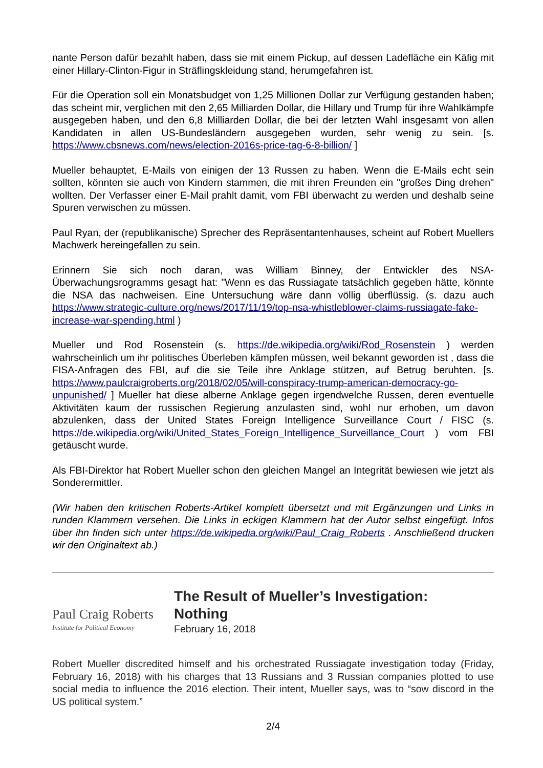nante Person dafür bezahlt haben, dass sie mit einem Pickup, auf dessen Ladefläche ein Käfig mit einer Hillary-Clinton-Figur in Sträflingskleidung stand, herumgefahren ist.
Für die Operation soll ein Monatsbudget von 1,25 Millionen Dollar zur Verfügung gestanden haben; das scheint mir, verglichen mit den 2,65 Milliarden Dollar, die Hillary und Trump für ihre Wahlkämpfe ausgegeben haben, und den 6,8 Milliarden Dollar, die bei der letzten Wahl insgesamt von allen Kandidaten in allen US-Bundesländern ausgegeben wurden, sehr wenig zu sein. [s. https://www.cbsnews.com/news/election-2016s-price-tag-6-8-billion/ ]
Mueller behauptet, E-Mails von einigen der 13 Russen zu haben. Wenn die E-Mails echt sein sollten, könnten sie auch von Kindern stammen, die mit ihren Freunden ein "großes Ding drehen" wollten. Der Verfasser einer E-Mail prahlt damit, vom FBI überwacht zu werden und deshalb seine Spuren verwischen zu müssen.
Paul Ryan, der (republikanische) Sprecher des Repräsentantenhauses, scheint auf Robert Muellers Machwerk hereingefallen zu sein.
Erinnern Sie sich noch daran, was William Binney, der Entwickler des NSA-Überwachungsrogramms gesagt hat: "Wenn es das Russiagate tatsächlich gegeben hätte, könnte die NSA das nachweisen. Eine Untersuchung wäre dann völlig überflüssig. (s. dazu auch https://www.strategic-culture.org/news/2017/11/19/top-nsa-whistleblower-claims-russiagate-fake-increase-war-spending.html )
Mueller und Rod Rosenstein (s. https://de.wikipedia.org/wiki/Rod_Rosenstein ) werden wahrscheinlich um ihr politisches Überleben kämpfen müssen, weil bekannt geworden ist , dass die FISA-Anfragen des FBI, auf die sie Teile ihre Anklage stützen, auf Betrug beruhten. [s. https://www.paulcraigroberts.org/2018/02/05/will-conspiracy-trump-american-democracy-go-unpunished/ ] Mueller hat diese alberne Anklage gegen irgendwelche Russen, deren eventuelle Aktivitäten kaum der russischen Regierung anzulasten sind, wohl nur erhoben, um davon abzulenken, dass der United States Foreign Intelligence Surveillance Court / FISC (s. https://de.wikipedia.org/wiki/United_States_Foreign_Intelligence_Surveillance_Court ) vom FBI getäuscht wurde.
Als FBI-Direktor hat Robert Mueller schon den gleichen Mangel an Integrität bewiesen wie jetzt als Sonderermittler.
(Wir haben den kritischen Roberts-Artikel komplett übersetzt und mit Ergänzungen und Links in runden Klammern versehen. Die Links in eckigen Klammern hat der Autor selbst eingefügt. Infos über ihn finden sich unter https://de.wikipedia.org/wiki/Paul_Craig_Roberts . Anschließend drucken wir den Originaltext ab.)
Paul Craig Roberts
Institute for Political Economy
The Result of Mueller’s Investigation:
Nothing
February 16, 2018
Robert Mueller discredited himself and his orchestrated Russiagate investigation today (Friday, February 16, 2018) with his charges that 13 Russians and 3 Russian companies plotted to use social media to influence the 2016 election. Their intent, Mueller says, was to “sow discord in the US political system.”
2/4